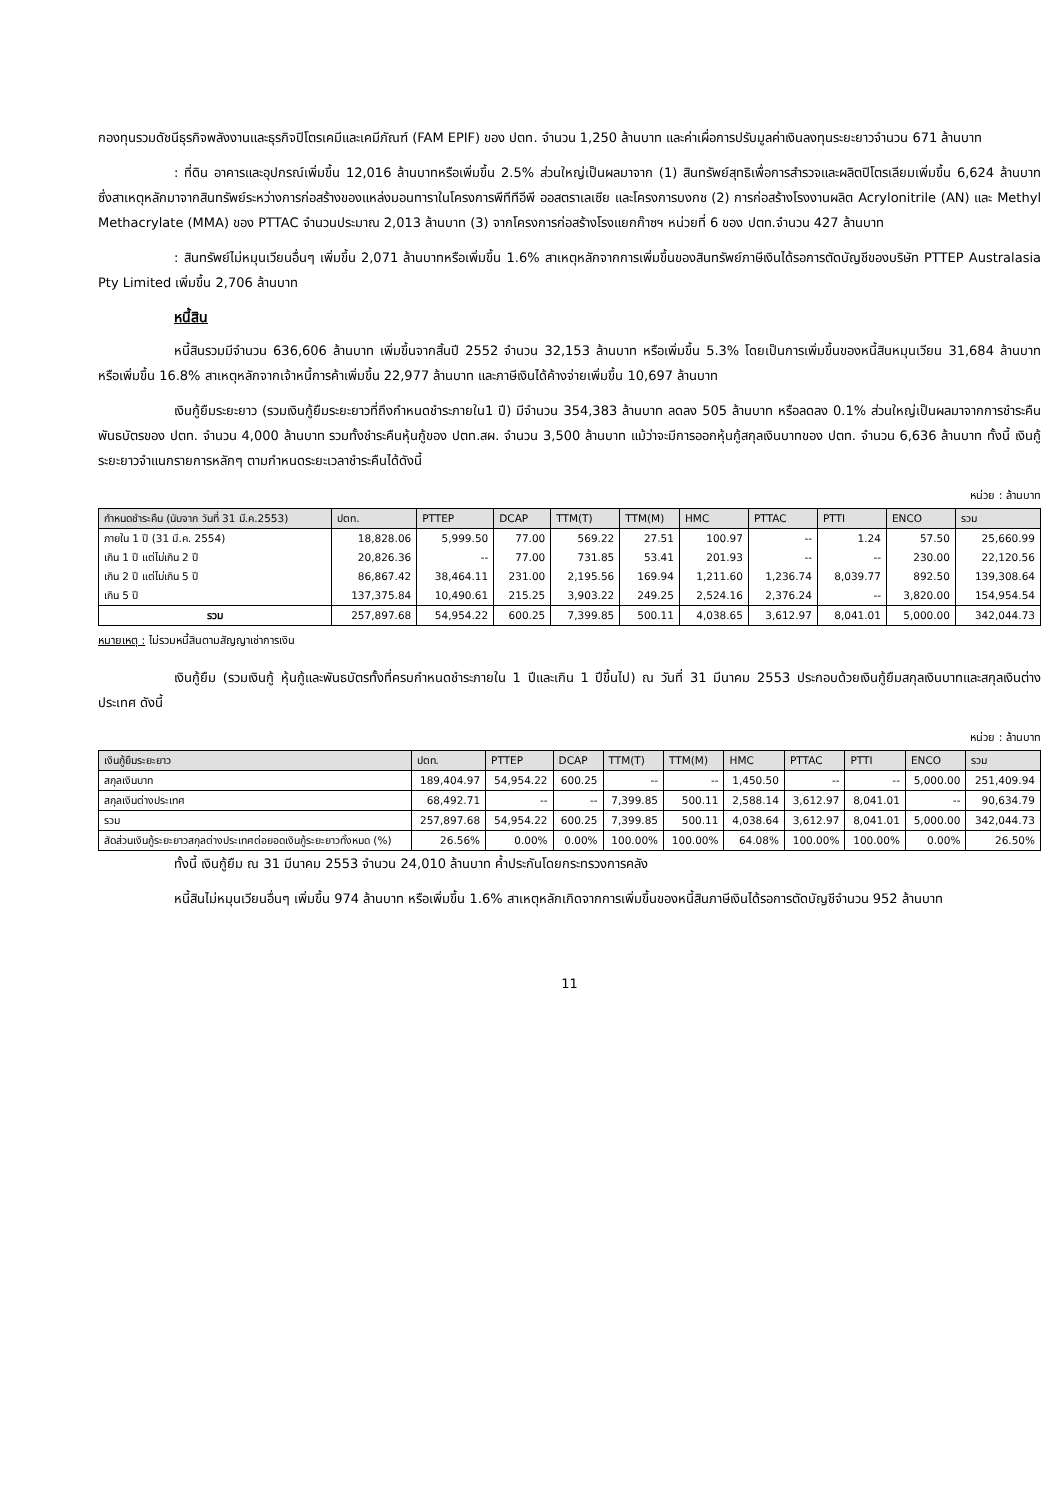กองทุนรวมดัชนีธุรกิจพลังงานและธุรกิจปิโตรเคมีและเคมีภัณฑ์ (FAM EPIF) ของ ปตท. จำนวน 1,250 ล้านบาท และค่าเผื่อการปรับมูลค่าเงินลงทุนระยะยาวจำนวน 671 ล้านบาท
: ที่ดิน อาคารและอุปกรณ์เพิ่มขึ้น 12,016 ล้านบาทหรือเพิ่มขึ้น 2.5% ส่วนใหญ่เป็นผลมาจาก (1) สินทรัพย์สุทธิเพื่อการสำรวจและผลิตปิโตรเลียมเพิ่มขึ้น 6,624 ล้านบาท ซึ่งสาเหตุหลักมาจากสินทรัพย์ระหว่างการก่อสร้างของแหล่งมอนทาราในโครงการพีทีทีอีพี ออสตราเลเซีย และโครงการบงกช (2) การก่อสร้างโรงงานผลิต Acrylonitrile (AN) และ Methyl Methacrylate (MMA) ของ PTTAC จำนวนประมาณ 2,013 ล้านบาท (3) จากโครงการก่อสร้างโรงแยกก๊าซฯ หน่วยที่ 6 ของ ปตท.จำนวน 427 ล้านบาท
: สินทรัพย์ไม่หมุนเวียนอื่นๆ เพิ่มขึ้น 2,071 ล้านบาทหรือเพิ่มขึ้น 1.6% สาเหตุหลักจากการเพิ่มขึ้นของสินทรัพย์ภาษีเงินได้รอการตัดบัญชีของบริษัท PTTEP Australasia Pty Limited เพิ่มขึ้น 2,706 ล้านบาท
หนี้สิน
หนี้สินรวมมีจำนวน 636,606 ล้านบาท เพิ่มขึ้นจากสิ้นปี 2552 จำนวน 32,153 ล้านบาท หรือเพิ่มขึ้น 5.3% โดยเป็นการเพิ่มขึ้นของหนี้สินหมุนเวียน 31,684 ล้านบาท หรือเพิ่มขึ้น 16.8% สาเหตุหลักจากเจ้าหนี้การค้าเพิ่มขึ้น 22,977 ล้านบาท และภาษีเงินได้ค้างจ่ายเพิ่มขึ้น 10,697 ล้านบาท
เงินกู้ยืมระยะยาว (รวมเงินกู้ยืมระยะยาวที่ถึงกำหนดชำระภายใน1 ปี) มีจำนวน 354,383 ล้านบาท ลดลง 505 ล้านบาท หรือลดลง 0.1% ส่วนใหญ่เป็นผลมาจากการชำระคืนพันธบัตรของ ปตท. จำนวน 4,000 ล้านบาท รวมทั้งชำระคืนหุ้นกู้ของ ปตท.สผ. จำนวน 3,500 ล้านบาท แม้ว่าจะมีการออกหุ้นกู้สกุลเงินบาทของ ปตท. จำนวน 6,636 ล้านบาท ทั้งนี้ เงินกู้ระยะยาวจำแนกรายการหลักๆ ตามกำหนดระยะเวลาชำระคืนได้ดังนี้
หน่วย : ล้านบาท
| กำหนดชำระคืน (นับจาก วันที่ 31 มี.ค.2553) | ปตท. | PTTEP | DCAP | TTM(T) | TTM(M) | HMC | PTTAC | PTTI | ENCO | รวม |
| --- | --- | --- | --- | --- | --- | --- | --- | --- | --- | --- |
| ภายใน 1 ปี (31 มี.ค. 2554) | 18,828.06 | 5,999.50 | 77.00 | 569.22 | 27.51 | 100.97 | -- | 1.24 | 57.50 | 25,660.99 |
| เกิน 1 ปี แต่ไม่เกิน 2 ปี | 20,826.36 | -- | 77.00 | 731.85 | 53.41 | 201.93 | -- | -- | 230.00 | 22,120.56 |
| เกิน 2 ปี แต่ไม่เกิน 5 ปี | 86,867.42 | 38,464.11 | 231.00 | 2,195.56 | 169.94 | 1,211.60 | 1,236.74 | 8,039.77 | 892.50 | 139,308.64 |
| เกิน 5 ปี | 137,375.84 | 10,490.61 | 215.25 | 3,903.22 | 249.25 | 2,524.16 | 2,376.24 | -- | 3,820.00 | 154,954.54 |
| รวม | 257,897.68 | 54,954.22 | 600.25 | 7,399.85 | 500.11 | 4,038.65 | 3,612.97 | 8,041.01 | 5,000.00 | 342,044.73 |
หมายเหตุ : ไม่รวมหนี้สินตามสัญญาเช่าการเงิน
เงินกู้ยืม (รวมเงินกู้ หุ้นกู้และพันธบัตรทั้งที่ครบกำหนดชำระภายใน 1 ปีและเกิน 1 ปีขึ้นไป) ณ วันที่ 31 มีนาคม 2553 ประกอบด้วยเงินกู้ยืมสกุลเงินบาทและสกุลเงินต่างประเทศ ดังนี้
หน่วย : ล้านบาท
| เงินกู้ยืมระยะยาว | ปตท. | PTTEP | DCAP | TTM(T) | TTM(M) | HMC | PTTAC | PTTI | ENCO | รวม |
| --- | --- | --- | --- | --- | --- | --- | --- | --- | --- | --- |
| สกุลเงินบาท | 189,404.97 | 54,954.22 | 600.25 | -- | -- | 1,450.50 | -- | -- | 5,000.00 | 251,409.94 |
| สกุลเงินต่างประเทศ | 68,492.71 | -- | -- | 7,399.85 | 500.11 | 2,588.14 | 3,612.97 | 8,041.01 | -- | 90,634.79 |
| รวม | 257,897.68 | 54,954.22 | 600.25 | 7,399.85 | 500.11 | 4,038.64 | 3,612.97 | 8,041.01 | 5,000.00 | 342,044.73 |
| สัดส่วนเงินกู้ระยะยาวสกุลต่างประเทศต่อยอดเงินกู้ระยะยาวทั้งหมด (%) | 26.56% | 0.00% | 0.00% | 100.00% | 100.00% | 64.08% | 100.00% | 100.00% | 0.00% | 26.50% |
ทั้งนี้ เงินกู้ยืม ณ 31 มีนาคม 2553 จำนวน 24,010 ล้านบาท ค้ำประกันโดยกระทรวงการคลัง
หนี้สินไม่หมุนเวียนอื่นๆ เพิ่มขึ้น 974 ล้านบาท หรือเพิ่มขึ้น 1.6% สาเหตุหลักเกิดจากการเพิ่มขึ้นของหนี้สินภาษีเงินได้รอการตัดบัญชีจำนวน 952 ล้านบาท
11